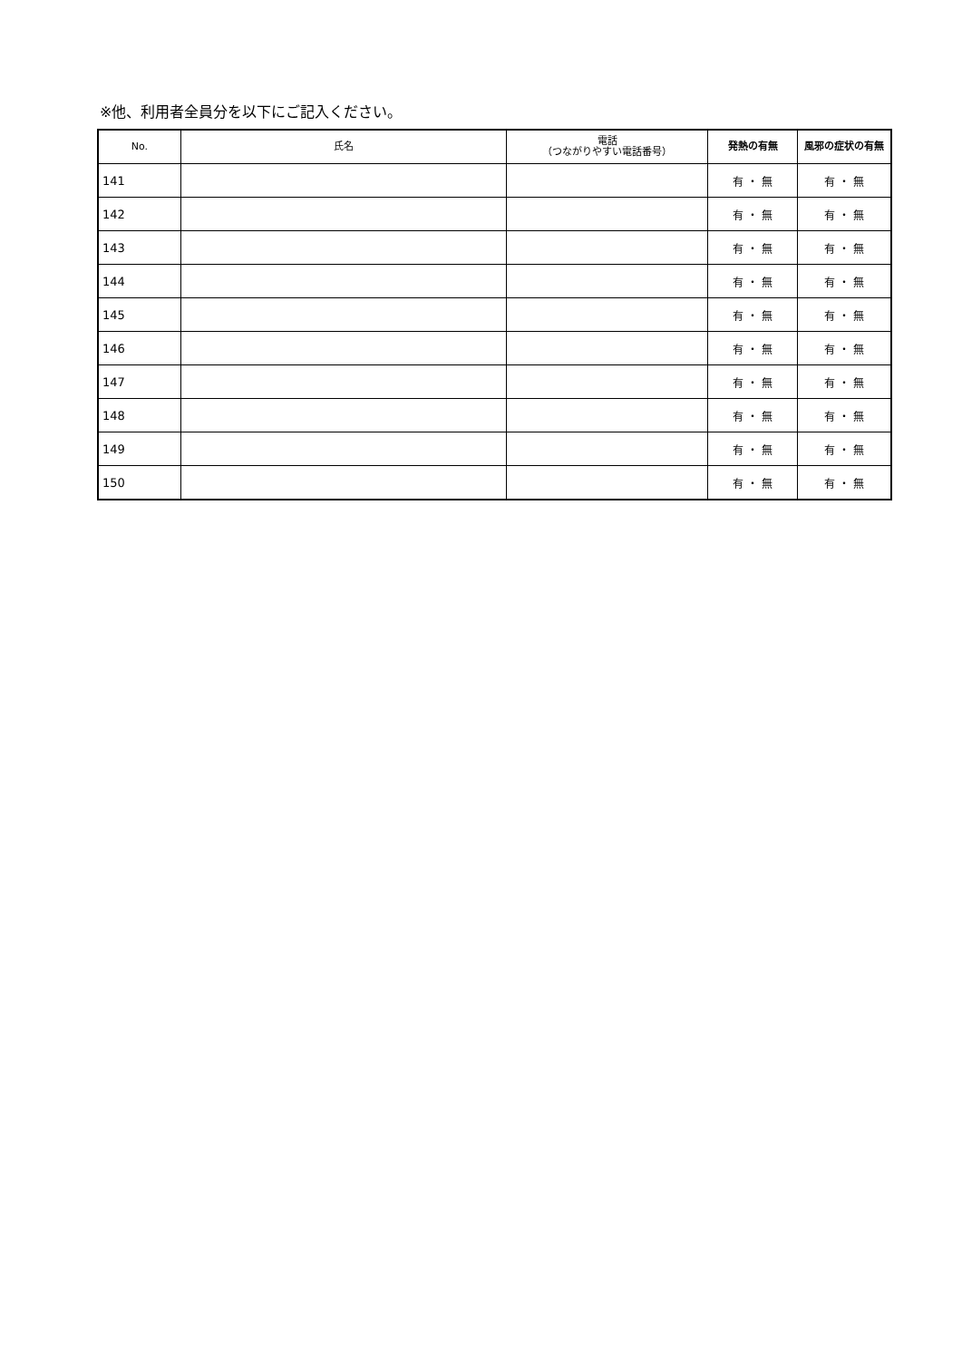※他、利用者全員分を以下にご記入ください。
| No. | 氏名 | 電話 （つながりやすい電話番号） | 発熱の有無 | 風邪の症状の有無 |
| --- | --- | --- | --- | --- |
| 141 | | | 有 ・ 無 | 有 ・ 無 |
| 142 | | | 有 ・ 無 | 有 ・ 無 |
| 143 | | | 有 ・ 無 | 有 ・ 無 |
| 144 | | | 有 ・ 無 | 有 ・ 無 |
| 145 | | | 有 ・ 無 | 有 ・ 無 |
| 146 | | | 有 ・ 無 | 有 ・ 無 |
| 147 | | | 有 ・ 無 | 有 ・ 無 |
| 148 | | | 有 ・ 無 | 有 ・ 無 |
| 149 | | | 有 ・ 無 | 有 ・ 無 |
| 150 | | | 有 ・ 無 | 有 ・ 無 |